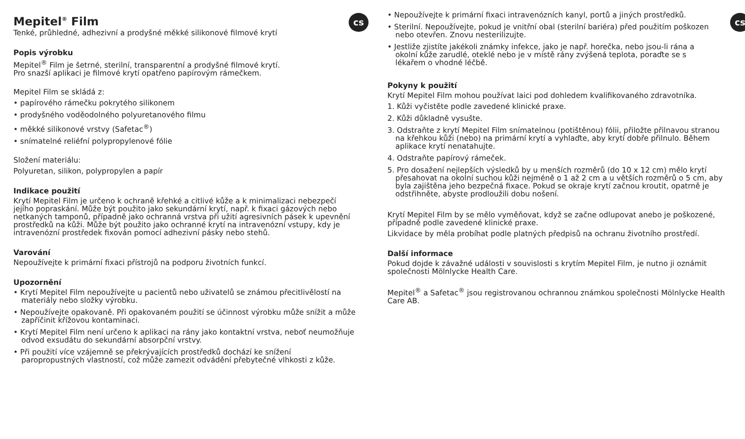cs
Mepitel<sup>®</sup> Film
Tenké, průhledné, adhezivní a prodyšné měkké silikonové filmové krytí
Popis výrobku
Mepitel<sup>®</sup> Film je šetrné, sterilní, transparentní a prodyšné filmové krytí.
Pro snazší aplikaci je filmové krytí opatřeno papírovým rámečkem.
Mepitel Film se skládá z:
• papírového rámečku pokrytého silikonem
• prodyšného voděodolného polyuretanového filmu
• měkké silikonové vrstvy (Safetac<sup>®</sup>)
• snímatelné reliéfní polypropylenové fólie
Složení materiálu:
Polyuretan, silikon, polypropylen a papír
Indikace použití
Krytí Mepitel Film je určeno k ochraně křehké a citlivé kůže a k minimalizaci nebezpečí jejího popraskání. Může být použito jako sekundární krytí, např. k fixaci gázových nebo netkaných tamponů, případně jako ochranná vrstva při užití agresivních pásek k upevnění prostředků na kůži. Může být použito jako ochranné krytí na intravenózní vstupy, kdy je intravenózní prostředek fixován pomocí adhezivní pásky nebo stehů.
Varování
Nepoužívejte k primární fixaci přístrojů na podporu životních funkcí.
Upozornění
• Krytí Mepitel Film nepoužívejte u pacientů nebo uživatelů se známou přecitlivělostí na materiály nebo složky výrobku.
• Nepoužívejte opakovaně. Při opakovaném použití se účinnost výrobku může snížit a může zapříčinit křížovou kontaminaci.
• Krytí Mepitel Film není určeno k aplikaci na rány jako kontaktní vrstva, neboť neumožňuje odvod exsudátu do sekundární absorpční vrstvy.
• Při použití více vzájemně se překrývajících prostředků dochází ke snížení paropropustných vlastností, což může zamezit odvádění přebytečné vlhkosti z kůže.
cs
• Nepoužívejte k primární fixaci intravenózních kanyl, portů a jiných prostředků.
• Sterilní. Nepoužívejte, pokud je vnitřní obal (sterilní bariéra) před použitím poškozen nebo otevřen. Znovu nesterilizujte.
• Jestliže zjistíte jakékoli známky infekce, jako je např. horečka, nebo jsou-li rána a okolní kůže zarudlé, oteklé nebo je v místě rány zvýšená teplota, poraďte se s lékařem o vhodné léčbě.
Pokyny k použití
Krytí Mepitel Film mohou používat laici pod dohledem kvalifikovaného zdravotníka.
1. Kůži vyčistěte podle zavedené klinické praxe.
2. Kůži důkladně vysušte.
3. Odstraňte z krytí Mepitel Film snímatelnou (potištěnou) fólii, přiložte přilnavou stranou na křehkou kůži (nebo) na primární krytí a vyhlaďte, aby krytí dobře přilnulo. Během aplikace krytí nenatahujte.
4. Odstraňte papírový rámeček.
5. Pro dosažení nejlepších výsledků by u menších rozměrů (do 10 x 12 cm) mělo krytí přesahovat na okolní suchou kůži nejméně o 1 až 2 cm a u větších rozměrů o 5 cm, aby byla zajištěna jeho bezpečná fixace. Pokud se okraje krytí začnou kroutit, opatrně je odstřihněte, abyste prodloužili dobu nošení.
Krytí Mepitel Film by se mělo vyměňovat, když se začne odlupovat anebo je poškozené, případně podle zavedené klinické praxe.
Likvidace by měla probíhat podle platných předpisů na ochranu životního prostředí.
Další informace
Pokud dojde k závažné události v souvislosti s krytím Mepitel Film, je nutno ji oznámit společnosti Mölnlycke Health Care.
Mepitel<sup>®</sup> a Safetac<sup>®</sup> jsou registrovanou ochrannou známkou společnosti Mölnlycke Health Care AB.